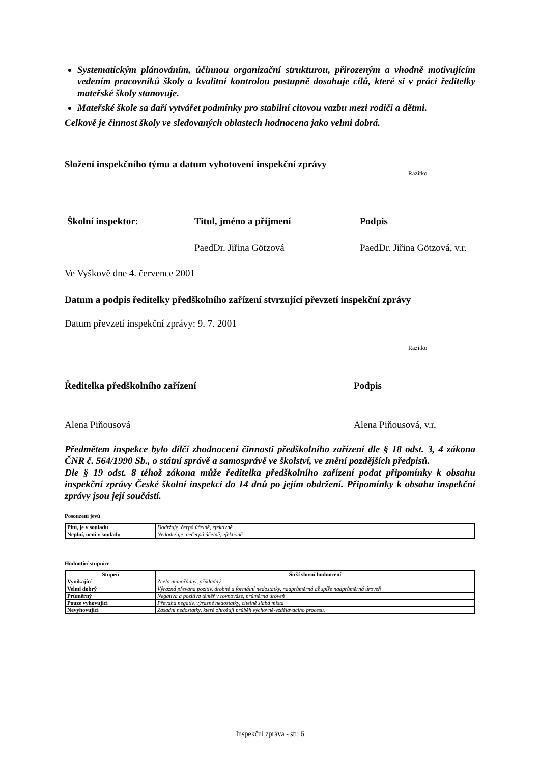Systematickým plánováním, účinnou organizační strukturou, přirozeným a vhodně motivujícím vedením pracovníků školy a kvalitní kontrolou postupně dosahuje cílů, které si v práci ředitelky mateřské školy stanovuje.
Mateřské škole sa daří vytvářet podmínky pro stabilní citovou vazbu mezi rodiči a dětmi.
Celkově je činnost školy ve sledovaných oblastech hodnocena jako velmi dobrá.
Složení inspekčního týmu a datum vyhotovení inspekční zprávy
Razítko
Školní inspektor: Titul, jméno a příjmení Podpis
PaedDr. Jiřina Götzová PaedDr. Jiřina Götzová, v.r.
Ve Vyškově dne 4. července 2001
Datum a podpis ředitelky předškolního zařízení stvrzující převzetí inspekční zprávy
Datum převzetí inspekční zprávy: 9. 7. 2001
Razítko
Ředitelka předškolního zařízení Podpis
Alena Piňousová Alena Piňousová, v.r.
Předmětem inspekce bylo dílčí zhodnocení činnosti předškolního zařízení dle § 18 odst. 3, 4 zákona ČNR č. 564/1990 Sb., o státní správě a samosprávě ve školství, ve znění pozdějších předpisů.
Dle § 19 odst. 8 téhož zákona může ředitelka předškolního zařízení podat připomínky k obsahu inspekční zprávy České školní inspekci do 14 dnů po jejím obdržení. Připomínky k obsahu inspekční zprávy jsou její součástí.
Posouzení jevů
| Plní, je v souladu | Dodržuje, čerpá účelně, efektivně |
| Neplní, není v souladu | Nedodržuje, nečerpá účelně, efektivně |
Hodnotící stupnice
| Stupeň | Širší slovní hodnocení |
| --- | --- |
| Vynikající | Zcela mimořádný, příkladný |
| Velmi dobrý | Výrazná převaha pozitiv, drobné a formální nedostatky, nadprůměrná až spíše nadprůměrná úroveň |
| Průměrný | Negativa a pozitiva téměř v rovnováze, průměrná úroveň |
| Pouze vyhovující | Převaha negativ, výrazné nedostatky, citelně slabá místa |
| Nevyhovující | Zásadní nedostatky, které ohrožují průběh výchovně-vzdělávacího procesu. |
Inspekční zpráva - str. 6